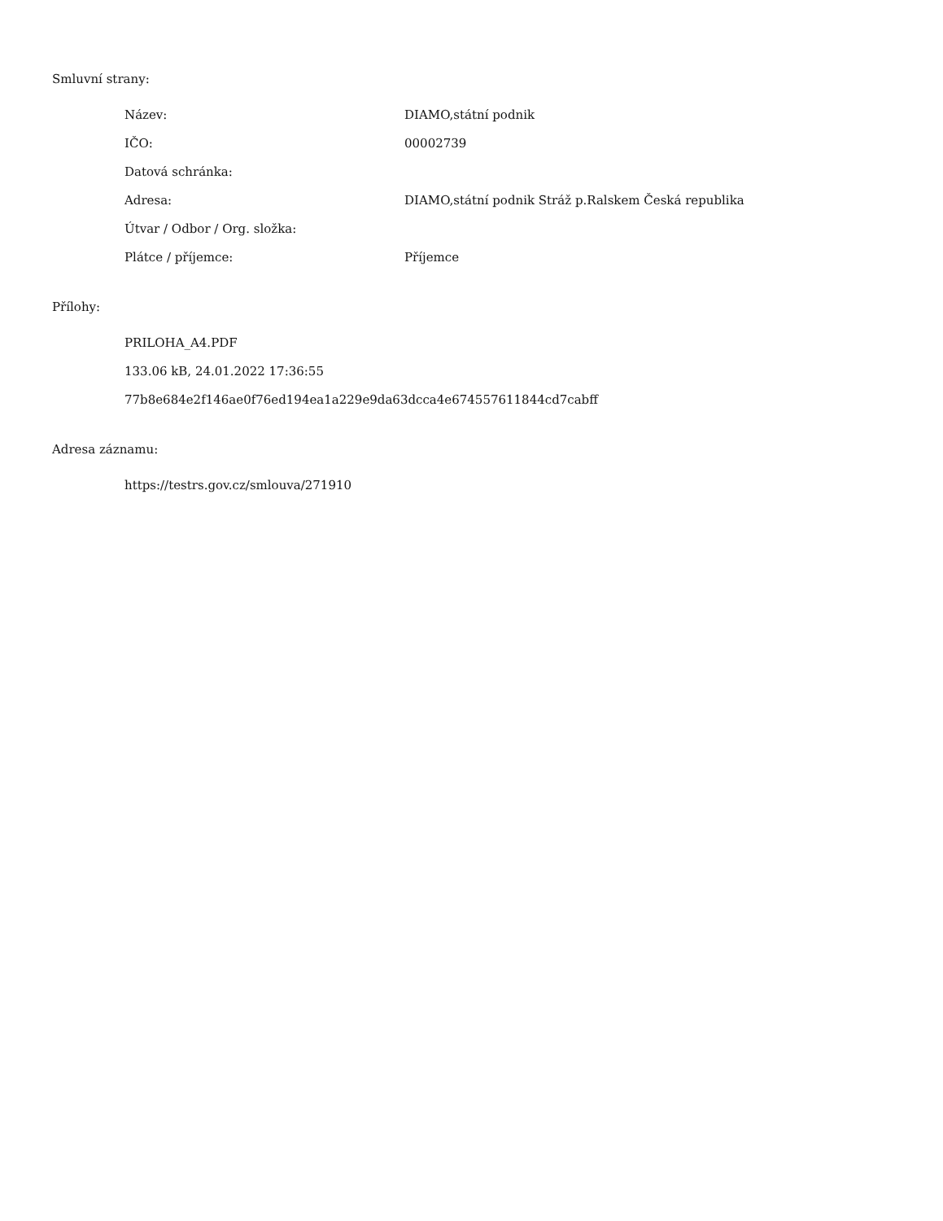Smluvní strany:
| Název: | DIAMO,státní podnik |
| IČO: | 00002739 |
| Datová schránka: | |
| Adresa: | DIAMO,státní podnik Stráž p.Ralskem Česká republika |
| Útvar / Odbor / Org. složka: | |
| Plátce / příjemce: | Příjemce |
Přílohy:
PRILOHA_A4.PDF
133.06 kB, 24.01.2022 17:36:55
77b8e684e2f146ae0f76ed194ea1a229e9da63dcca4e674557611844cd7cabff
Adresa záznamu:
https://testrs.gov.cz/smlouva/271910